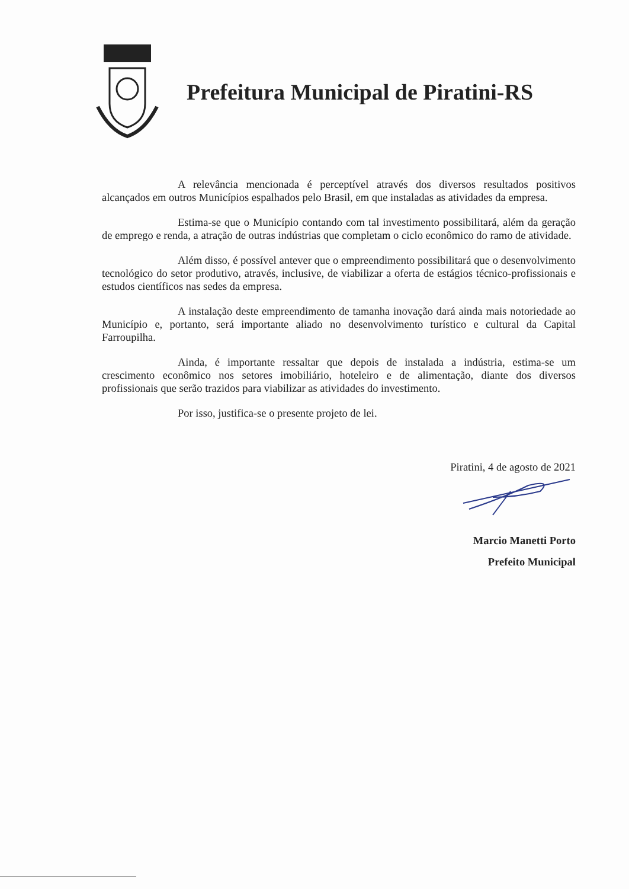Prefeitura Municipal de Piratini-RS
A relevância mencionada é perceptível através dos diversos resultados positivos alcançados em outros Municípios espalhados pelo Brasil, em que instaladas as atividades da empresa.
Estima-se que o Município contando com tal investimento possibilitará, além da geração de emprego e renda, a atração de outras indústrias que completam o ciclo econômico do ramo de atividade.
Além disso, é possível antever que o empreendimento possibilitará que o desenvolvimento tecnológico do setor produtivo, através, inclusive, de viabilizar a oferta de estágios técnico-profissionais e estudos científicos nas sedes da empresa.
A instalação deste empreendimento de tamanha inovação dará ainda mais notoriedade ao Município e, portanto, será importante aliado no desenvolvimento turístico e cultural da Capital Farroupilha.
Ainda, é importante ressaltar que depois de instalada a indústria, estima-se um crescimento econômico nos setores imobiliário, hoteleiro e de alimentação, diante dos diversos profissionais que serão trazidos para viabilizar as atividades do investimento.
Por isso, justifica-se o presente projeto de lei.
Piratini, 4 de agosto de 2021
Marcio Manetti Porto
Prefeito Municipal